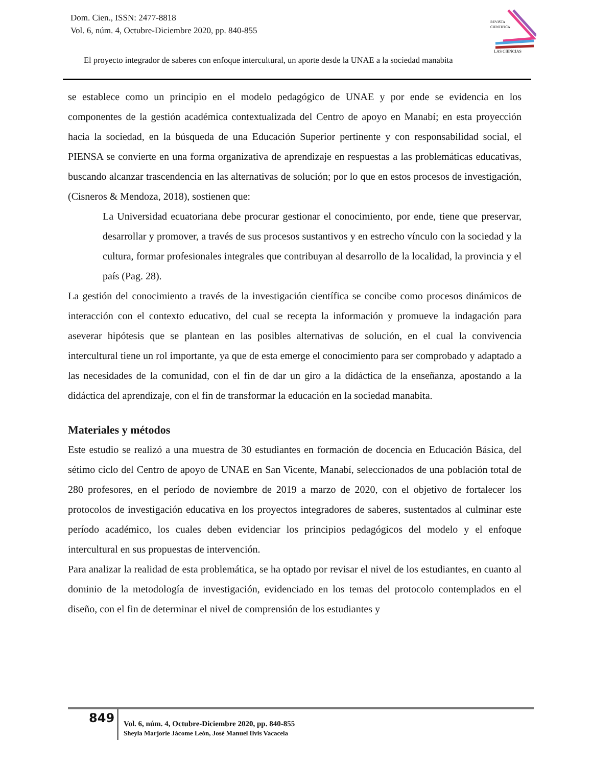Dom. Cien., ISSN: 2477-8818
Vol. 6, núm. 4, Octubre-Diciembre 2020, pp. 840-855
REVISTA
CIENTIFICA
LAS CIENCIAS
El proyecto integrador de saberes con enfoque intercultural, un aporte desde la UNAE a la sociedad manabita
se establece como un principio en el modelo pedagógico de UNAE y por ende se evidencia en los componentes de la gestión académica contextualizada del Centro de apoyo en Manabí; en esta proyección hacia la sociedad, en la búsqueda de una Educación Superior pertinente y con responsabilidad social, el PIENSA se convierte en una forma organizativa de aprendizaje en respuestas a las problemáticas educativas, buscando alcanzar trascendencia en las alternativas de solución; por lo que en estos procesos de investigación, (Cisneros & Mendoza, 2018), sostienen que:
La Universidad ecuatoriana debe procurar gestionar el conocimiento, por ende, tiene que preservar, desarrollar y promover, a través de sus procesos sustantivos y en estrecho vínculo con la sociedad y la cultura, formar profesionales integrales que contribuyan al desarrollo de la localidad, la provincia y el país (Pag. 28).
La gestión del conocimiento a través de la investigación científica se concibe como procesos dinámicos de interacción con el contexto educativo, del cual se recepta la información y promueve la indagación para aseverar hipótesis que se plantean en las posibles alternativas de solución, en el cual la convivencia intercultural tiene un rol importante, ya que de esta emerge el conocimiento para ser comprobado y adaptado a las necesidades de la comunidad, con el fin de dar un giro a la didáctica de la enseñanza, apostando a la didáctica del aprendizaje, con el fin de transformar la educación en la sociedad manabita.
Materiales y métodos
Este estudio se realizó a una muestra de 30 estudiantes en formación de docencia en Educación Básica, del sétimo ciclo del Centro de apoyo de UNAE en San Vicente, Manabí, seleccionados de una población total de 280 profesores, en el período de noviembre de 2019 a marzo de 2020, con el objetivo de fortalecer los protocolos de investigación educativa en los proyectos integradores de saberes, sustentados al culminar este período académico, los cuales deben evidenciar los principios pedagógicos del modelo y el enfoque intercultural en sus propuestas de intervención.
Para analizar la realidad de esta problemática, se ha optado por revisar el nivel de los estudiantes, en cuanto al dominio de la metodología de investigación, evidenciado en los temas del protocolo contemplados en el diseño, con el fin de determinar el nivel de comprensión de los estudiantes y
849
Vol. 6, núm. 4, Octubre-Diciembre 2020, pp. 840-855
Sheyla Marjorie Jácome León, José Manuel Ilvis Vacacela